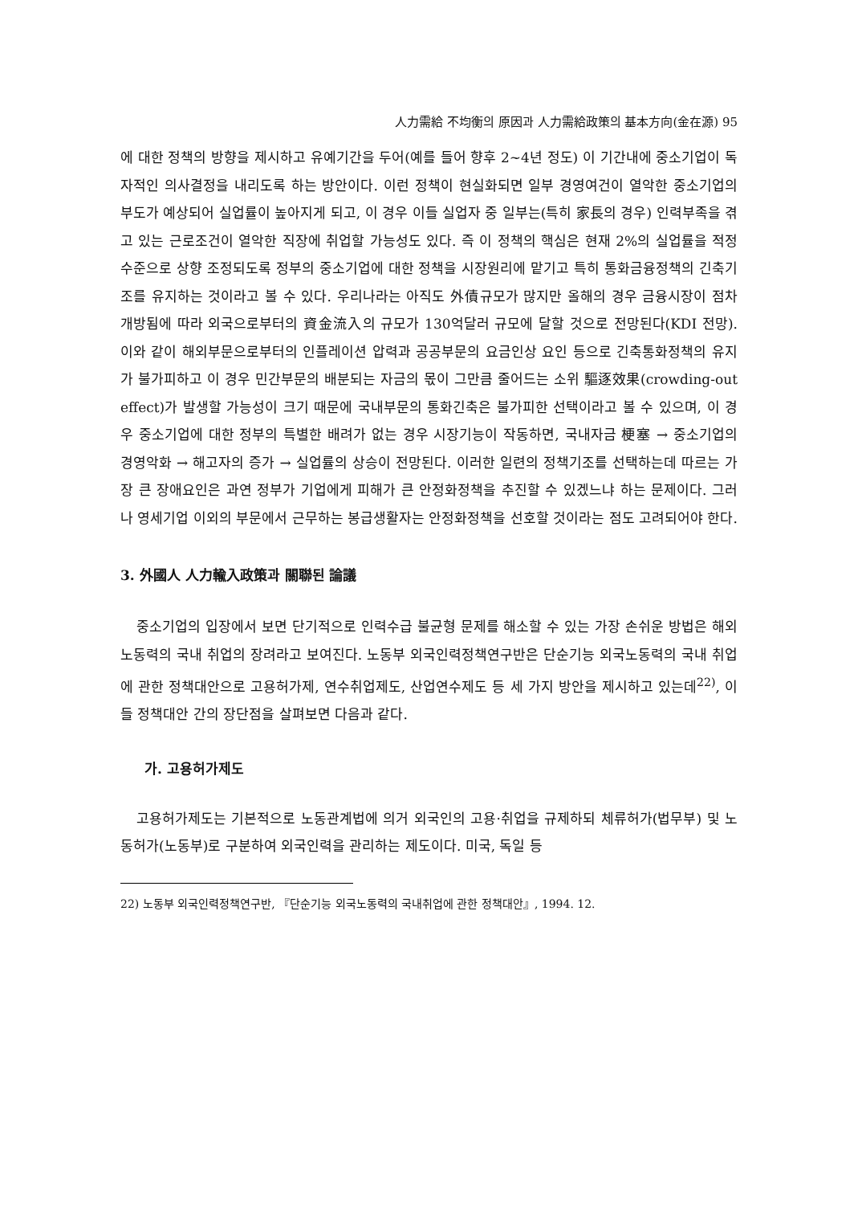人力需給 不均衡의 原因과 人力需給政策의 基本方向(金在源) 95
에 대한 정책의 방향을 제시하고 유예기간을 두어(예를 들어 향후 2~4년 정도) 이 기간내에 중소기업이 독자적인 의사결정을 내리도록 하는 방안이다. 이런 정책이 현실화되면 일부 경영여건이 열악한 중소기업의 부도가 예상되어 실업률이 높아지게 되고, 이 경우 이들 실업자 중 일부는(특히 家長의 경우) 인력부족을 겪고 있는 근로조건이 열악한 직장에 취업할 가능성도 있다. 즉 이 정책의 핵심은 현재 2%의 실업률을 적정수준으로 상향 조정되도록 정부의 중소기업에 대한 정책을 시장원리에 맡기고 특히 통화금융정책의 긴축기조를 유지하는 것이라고 볼 수 있다. 우리나라는 아직도 外債규모가 많지만 올해의 경우 금융시장이 점차 개방됨에 따라 외국으로부터의 資金流入의 규모가 130억달러 규모에 달할 것으로 전망된다(KDI 전망). 이와 같이 해외부문으로부터의 인플레이션 압력과 공공부문의 요금인상 요인 등으로 긴축통화정책의 유지가 불가피하고 이 경우 민간부문의 배분되는 자금의 몫이 그만큼 줄어드는 소위 驅逐效果(crowding-out effect)가 발생할 가능성이 크기 때문에 국내부문의 통화긴축은 불가피한 선택이라고 볼 수 있으며, 이 경우 중소기업에 대한 정부의 특별한 배려가 없는 경우 시장기능이 작동하면, 국내자금 梗塞 → 중소기업의 경영악화 → 해고자의 증가 → 실업률의 상승이 전망된다. 이러한 일련의 정책기조를 선택하는데 따르는 가장 큰 장애요인은 과연 정부가 기업에게 피해가 큰 안정화정책을 추진할 수 있겠느냐 하는 문제이다. 그러나 영세기업 이외의 부문에서 근무하는 봉급생활자는 안정화정책을 선호할 것이라는 점도 고려되어야 한다.
3. 外國人 人力輸入政策과 關聯된 論議
중소기업의 입장에서 보면 단기적으로 인력수급 불균형 문제를 해소할 수 있는 가장 손쉬운 방법은 해외노동력의 국내 취업의 장려라고 보여진다. 노동부 외국인력정책연구반은 단순기능 외국노동력의 국내 취업에 관한 정책대안으로 고용허가제, 연수취업제도, 산업연수제도 등 세 가지 방안을 제시하고 있는데<sup>22)</sup>, 이들 정책대안 간의 장단점을 살펴보면 다음과 같다.
가. 고용허가제도
고용허가제도는 기본적으로 노동관계법에 의거 외국인의 고용·취업을 규제하되 체류허가(법무부) 및 노동허가(노동부)로 구분하여 외국인력을 관리하는 제도이다. 미국, 독일 등
22) 노동부 외국인력정책연구반, 『단순기능 외국노동력의 국내취업에 관한 정책대안』, 1994. 12.